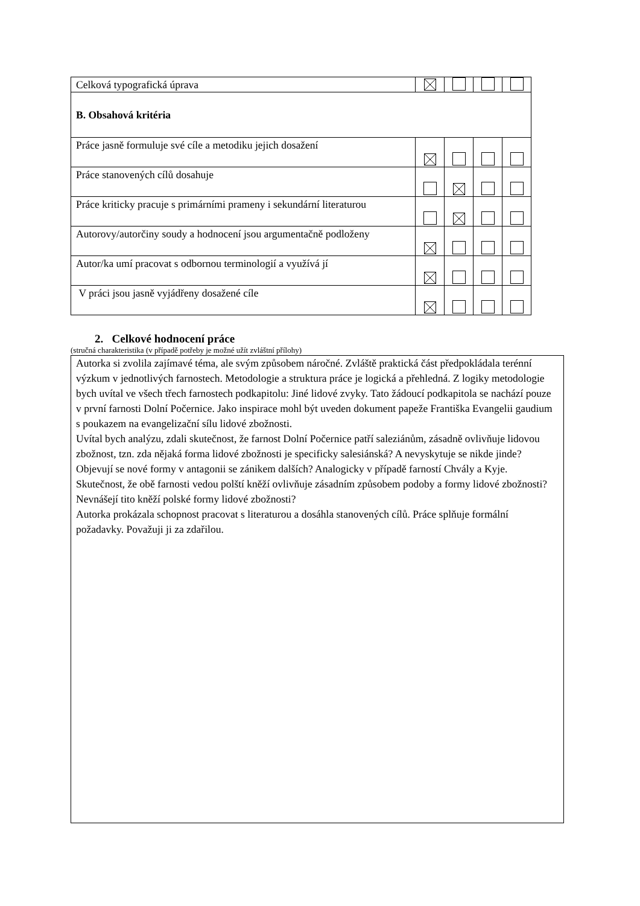| Celková typografická úprava | | | | |
| B. Obsahová kritéria | | | | |
| Práce jasně formuluje své cíle a metodiku jejich dosažení | | | | |
| Práce stanovených cílů dosahuje | | | | |
| Práce kriticky pracuje s primárními prameny i sekundární literaturou | | | | |
| Autorovy/autorčiny soudy a hodnocení jsou argumentačně podloženy | | | | |
| Autor/ka umí pracovat s odbornou terminologií a využívá jí | | | | |
| V práci jsou jasně vyjádřeny dosažené cíle | | | | |
2. Celkové hodnocení práce
(stručná charakteristika (v případě potřeby je možné užít zvláštní přílohy)
Autorka si zvolila zajímavé téma, ale svým způsobem náročné. Zvláště praktická část předpokládala terénní výzkum v jednotlivých farnostech. Metodologie a struktura práce je logická a přehledná. Z logiky metodologie bych uvítal ve všech třech farnostech podkapitolu: Jiné lidové zvyky. Tato žádoucí podkapitola se nachází pouze v první farnosti Dolní Počernice. Jako inspirace mohl být uveden dokument papeže Františka Evangelii gaudium s poukazem na evangelizační sílu lidové zbožnosti.
Uvítal bych analýzu, zdali skutečnost, že farnost Dolní Počernice patří saleziánům, zásadně ovlivňuje lidovou zbožnost, tzn. zda nějaká forma lidové zbožnosti je specificky salesiánská? A nevyskytuje se nikde jinde? Objevují se nové formy v antagonii se zánikem dalších? Analogicky v případě farností Chvály a Kyje. Skutečnost, že obě farnosti vedou polští kněží ovlivňuje zásadním způsobem podoby a formy lidové zbožnosti? Nevnášejí tito kněží polské formy lidové zbožnosti?
Autorka prokázala schopnost pracovat s literaturou a dosáhla stanovených cílů. Práce splňuje formální požadavky. Považuji ji za zdařilou.